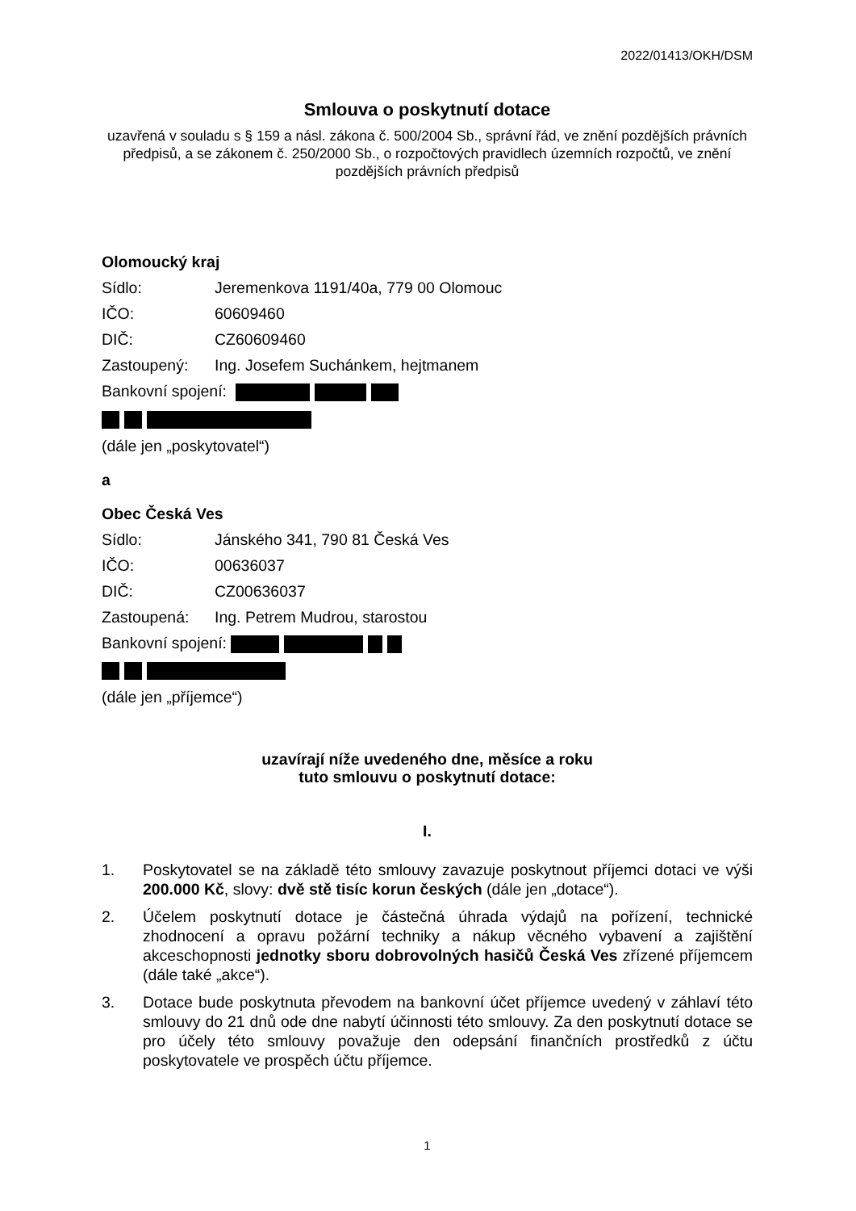2022/01413/OKH/DSM
Smlouva o poskytnutí dotace
uzavřená v souladu s § 159 a násl. zákona č. 500/2004 Sb., správní řád, ve znění pozdějších právních předpisů, a se zákonem č. 250/2000 Sb., o rozpočtových pravidlech územních rozpočtů, ve znění pozdějších právních předpisů
Olomoucký kraj
Sídlo: Jeremenkova 1191/40a, 779 00 Olomouc
IČO: 60609460
DIČ: CZ60609460
Zastoupený: Ing. Josefem Suchánkem, hejtmanem
Bankovní spojení:
(dále jen „poskytovatel“)
a
Obec Česká Ves
Sídlo: Jánského 341, 790 81 Česká Ves
IČO: 00636037
DIČ: CZ00636037
Zastoupená: Ing. Petrem Mudrou, starostou
Bankovní spojení:
(dále jen „příjemce“)
uzavírají níže uvedeného dne, měsíce a roku
tuto smlouvu o poskytnutí dotace:
I.
1. Poskytovatel se na základě této smlouvy zavazuje poskytnout příjemci dotaci ve výši 200.000 Kč, slovy: dvě stě tisíc korun českých (dále jen „dotace“).
2. Účelem poskytnutí dotace je částečná úhrada výdajů na pořízení, technické zhodnocení a opravu požární techniky a nákup věcného vybavení a zajištění akceschopnosti jednotky sboru dobrovolných hasičů Česká Ves zřízené příjemcem (dále také „akce“).
3. Dotace bude poskytnuta převodem na bankovní účet příjemce uvedený v záhlaví této smlouvy do 21 dnů ode dne nabytí účinnosti této smlouvy. Za den poskytnutí dotace se pro účely této smlouvy považuje den odepsání finančních prostředků z účtu poskytovatele ve prospěch účtu příjemce.
1